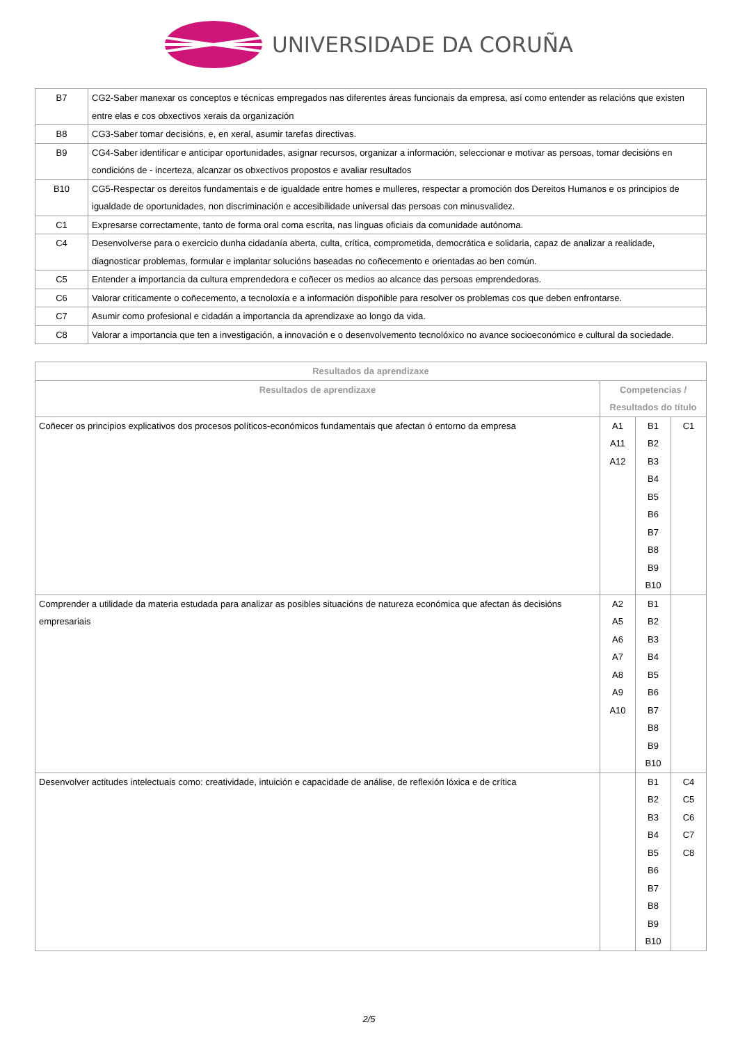UNIVERSIDADE DA CORUÑA
| B7 | CG2-Saber manexar os conceptos e técnicas empregados nas diferentes áreas funcionais da empresa, así como entender as relacións que existen entre elas e cos obxectivos xerais da organización |
| B8 | CG3-Saber tomar decisións, e, en xeral, asumir tarefas directivas. |
| B9 | CG4-Saber identificar e anticipar oportunidades, asignar recursos, organizar a información, seleccionar e motivar as persoas, tomar decisións en condicións de - incerteza, alcanzar os obxectivos propostos e avaliar resultados |
| B10 | CG5-Respectar os dereitos fundamentais e de igualdade entre homes e mulleres, respectar a promoción dos Dereitos Humanos e os principios de igualdade de oportunidades, non discriminación e accesibilidade universal das persoas con minusvalidez. |
| C1 | Expresarse correctamente, tanto de forma oral coma escrita, nas linguas oficiais da comunidade autónoma. |
| C4 | Desenvolverse para o exercicio dunha cidadanía aberta, culta, crítica, comprometida, democrática e solidaria, capaz de analizar a realidade, diagnosticar problemas, formular e implantar solucións baseadas no coñecemento e orientadas ao ben común. |
| C5 | Entender a importancia da cultura emprendedora e coñecer os medios ao alcance das persoas emprendedoras. |
| C6 | Valorar criticamente o coñecemento, a tecnoloxía e a información dispoñible para resolver os problemas cos que deben enfrontarse. |
| C7 | Asumir como profesional e cidadán a importancia da aprendizaxe ao longo da vida. |
| C8 | Valorar a importancia que ten a investigación, a innovación e o desenvolvemento tecnolóxico no avance socioeconómico e cultural da sociedade. |
| Resultados da aprendizaxe | | | |
| --- | --- | --- | --- |
| Resultados de aprendizaxe | Competencias / Resultados do título | | |
| Coñecer os principios explicativos dos procesos políticos-económicos fundamentais que afectan ó entorno da empresa | A1 A11 A12 | B1 B2 B3 B4 B5 B6 B7 B8 B9 B10 | C1 |
| Comprender a utilidade da materia estudada para analizar as posibles situacións de natureza económica que afectan ás decisións empresariais | A2 A5 A6 A7 A8 A9 A10 | B1 B2 B3 B4 B5 B6 B7 B8 B9 B10 | |
| Desenvolver actitudes intelectuais como: creatividade, intuición e capacidade de análise, de reflexión lóxica e de crítica | | B1 B2 B3 B4 B5 B6 B7 B8 B9 B10 | C4 C5 C6 C7 C8 |
2/5